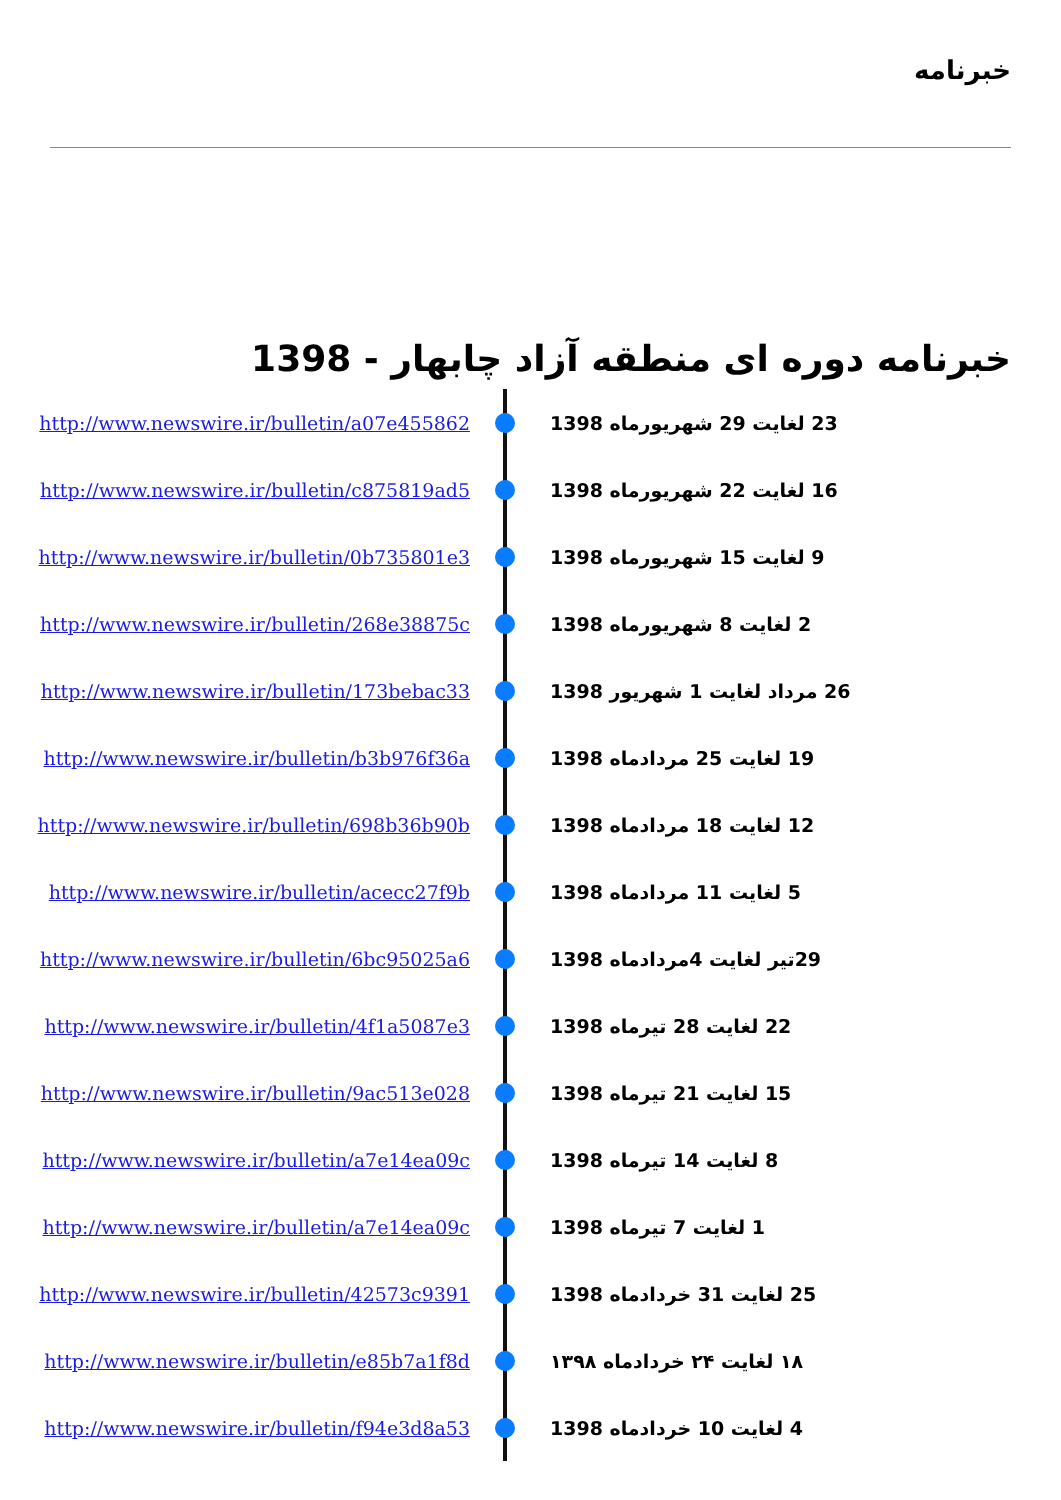خبرنامه
خبرنامه دوره ای منطقه آزاد چابهار - 1398
http://www.newswire.ir/bulletin/a07e455862
23 لغایت 29 شهریورماه 1398
http://www.newswire.ir/bulletin/c875819ad5
16 لغایت 22 شهریورماه 1398
http://www.newswire.ir/bulletin/0b735801e3
9 لغایت 15 شهریورماه 1398
http://www.newswire.ir/bulletin/268e38875c
2 لغایت 8 شهریورماه 1398
http://www.newswire.ir/bulletin/173bebac33
26 مرداد لغایت 1 شهریور 1398
http://www.newswire.ir/bulletin/b3b976f36a
19 لغایت 25 مردادماه 1398
http://www.newswire.ir/bulletin/698b36b90b
12 لغایت 18 مردادماه 1398
http://www.newswire.ir/bulletin/acecc27f9b
5 لغایت 11 مردادماه 1398
http://www.newswire.ir/bulletin/6bc95025a6
29تیر لغایت 4مردادماه 1398
http://www.newswire.ir/bulletin/4f1a5087e3
22 لغایت 28 تیرماه 1398
http://www.newswire.ir/bulletin/9ac513e028
15 لغایت 21 تیرماه 1398
http://www.newswire.ir/bulletin/a7e14ea09c
8 لغایت 14 تیرماه 1398
http://www.newswire.ir/bulletin/a7e14ea09c
1 لغایت 7 تیرماه 1398
http://www.newswire.ir/bulletin/42573c9391
25 لغایت 31 خردادماه 1398
http://www.newswire.ir/bulletin/e85b7a1f8d
۱۸ لغایت ۲۴ خردادماه ۱۳۹۸
http://www.newswire.ir/bulletin/f94e3d8a53
4 لغایت 10 خردادماه 1398